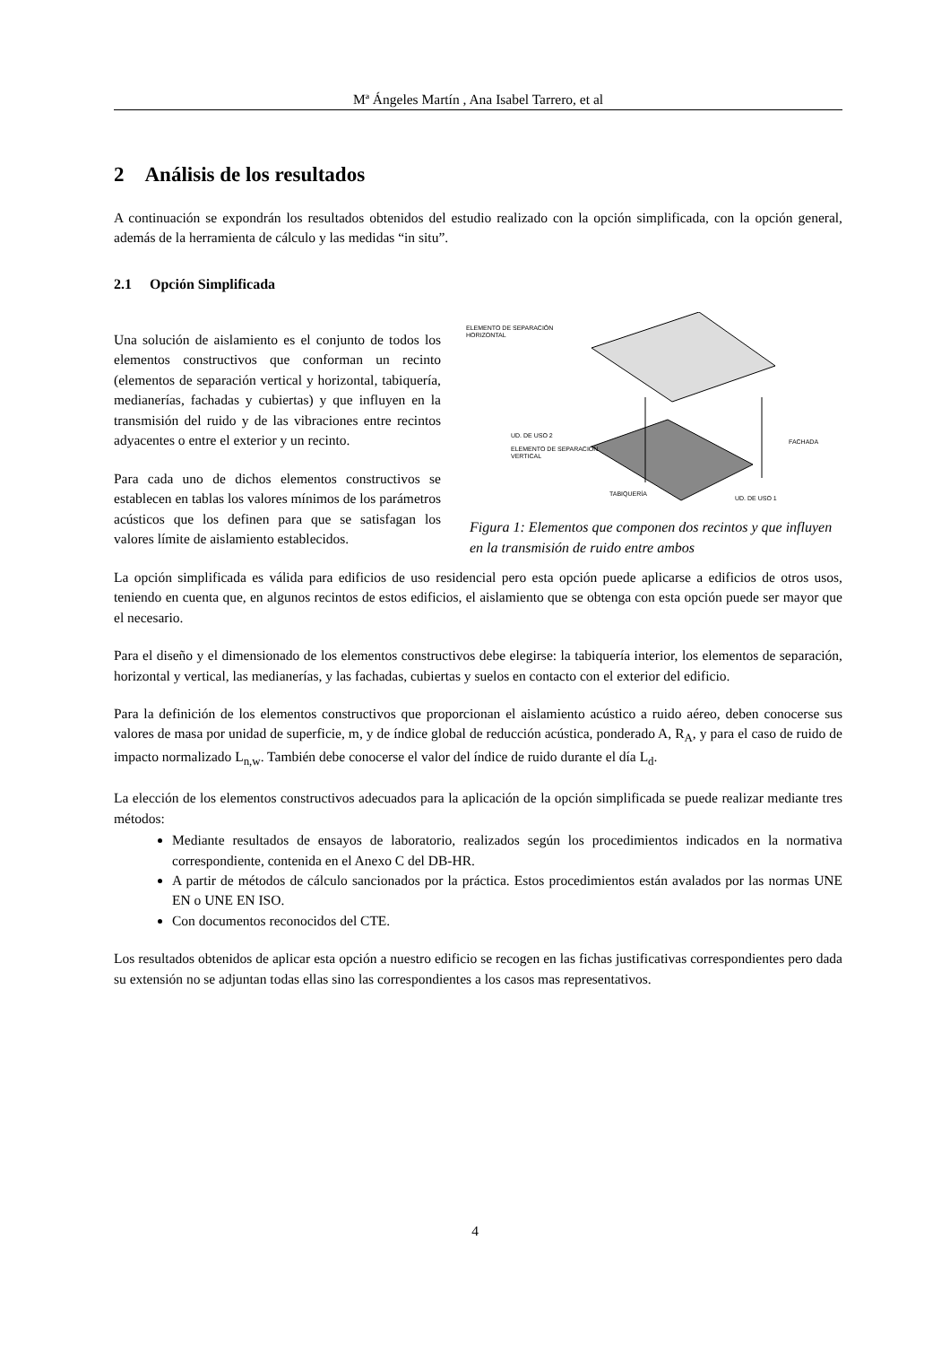Mª Ángeles Martín , Ana Isabel Tarrero, et al
2 Análisis de los resultados
A continuación se expondrán los resultados obtenidos del estudio realizado con la opción simplificada, con la opción general, además de la herramienta de cálculo y las medidas “in situ”.
2.1 Opción Simplificada
Una solución de aislamiento es el conjunto de todos los elementos constructivos que conforman un recinto (elementos de separación vertical y horizontal, tabiquería, medianerías, fachadas y cubiertas) y que influyen en la transmisión del ruido y de las vibraciones entre recintos adyacentes o entre el exterior y un recinto.
Para cada uno de dichos elementos constructivos se establecen en tablas los valores mínimos de los parámetros acústicos que los definen para que se satisfagan los valores límite de aislamiento establecidos.
ELEMENTO DE SEPARACIÓN
HORIZONTAL
UD. DE USO 2
ELEMENTO DE SEPARACIÓN
VERTICAL
FACHADA
TABIQUERÍA
UD. DE USO 1
Figura 1: Elementos que componen dos recintos y que influyen en la transmisión de ruido entre ambos
La opción simplificada es válida para edificios de uso residencial pero esta opción puede aplicarse a edificios de otros usos, teniendo en cuenta que, en algunos recintos de estos edificios, el aislamiento que se obtenga con esta opción puede ser mayor que el necesario.
Para el diseño y el dimensionado de los elementos constructivos debe elegirse: la tabiquería interior, los elementos de separación, horizontal y vertical, las medianerías, y las fachadas, cubiertas y suelos en contacto con el exterior del edificio.
Para la definición de los elementos constructivos que proporcionan el aislamiento acústico a ruido aéreo, deben conocerse sus valores de masa por unidad de superficie, m, y de índice global de reducción acústica, ponderado A, R<sub>A</sub>, y para el caso de ruido de impacto normalizado L<sub>n,w</sub>. También debe conocerse el valor del índice de ruido durante el día L<sub>d</sub>.
La elección de los elementos constructivos adecuados para la aplicación de la opción simplificada se puede realizar mediante tres métodos:
Mediante resultados de ensayos de laboratorio, realizados según los procedimientos indicados en la normativa correspondiente, contenida en el Anexo C del DB-HR.
A partir de métodos de cálculo sancionados por la práctica. Estos procedimientos están avalados por las normas UNE EN o UNE EN ISO.
Con documentos reconocidos del CTE.
Los resultados obtenidos de aplicar esta opción a nuestro edificio se recogen en las fichas justificativas correspondientes pero dada su extensión no se adjuntan todas ellas sino las correspondientes a los casos mas representativos.
4